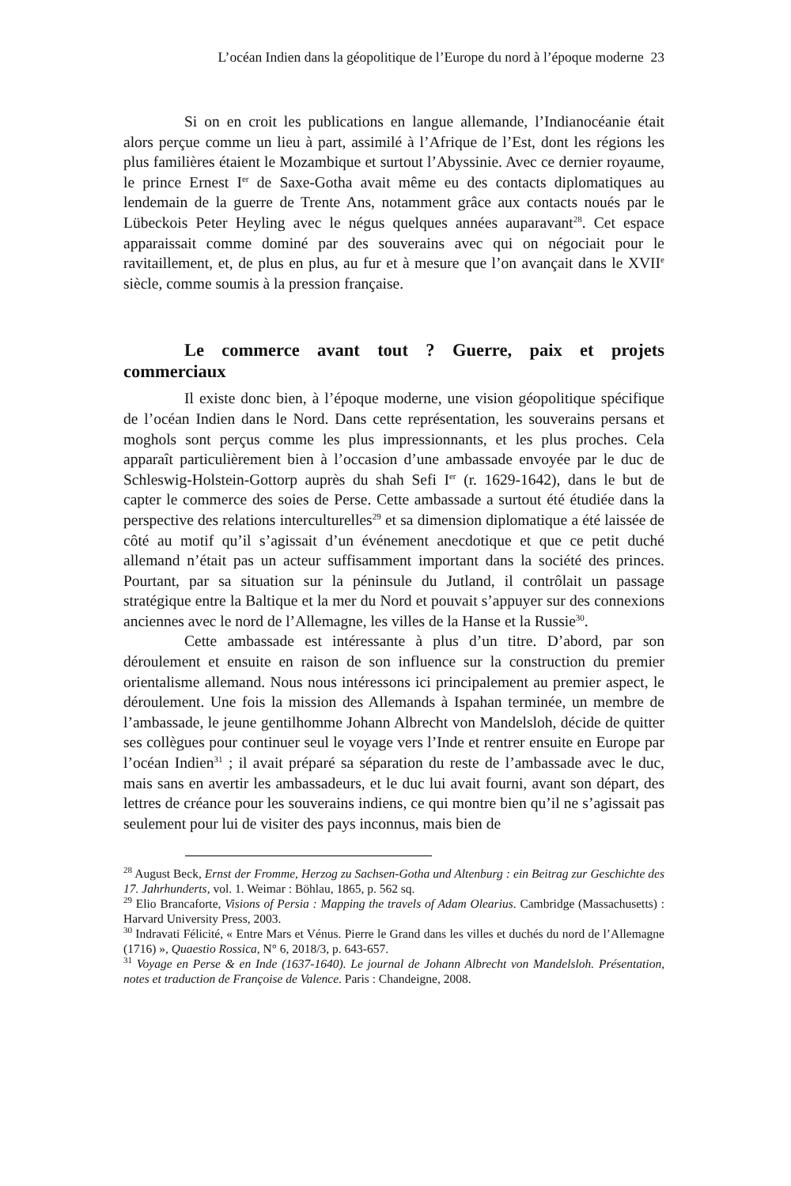L’océan Indien dans la géopolitique de l’Europe du nord à l’époque moderne 23
Si on en croit les publications en langue allemande, l’Indianocéanie était alors perçue comme un lieu à part, assimilé à l’Afrique de l’Est, dont les régions les plus familières étaient le Mozambique et surtout l’Abyssinie. Avec ce dernier royaume, le prince Ernest I<sup>er</sup> de Saxe-Gotha avait même eu des contacts diplomatiques au lendemain de la guerre de Trente Ans, notamment grâce aux contacts noués par le Lübeckois Peter Heyling avec le négus quelques années auparavant<sup>28</sup>. Cet espace apparaissait comme dominé par des souverains avec qui on négociait pour le ravitaillement, et, de plus en plus, au fur et à mesure que l’on avançait dans le XVII<sup>e</sup> siècle, comme soumis à la pression française.
Le commerce avant tout ? Guerre, paix et projets commerciaux
Il existe donc bien, à l’époque moderne, une vision géopolitique spécifique de l’océan Indien dans le Nord. Dans cette représentation, les souverains persans et moghols sont perçus comme les plus impressionnants, et les plus proches. Cela apparaît particulièrement bien à l’occasion d’une ambassade envoyée par le duc de Schleswig-Holstein-Gottorp auprès du shah Sefi I<sup>er</sup> (r. 1629-1642), dans le but de capter le commerce des soies de Perse. Cette ambassade a surtout été étudiée dans la perspective des relations interculturelles<sup>29</sup> et sa dimension diplomatique a été laissée de côté au motif qu’il s’agissait d’un événement anecdotique et que ce petit duché allemand n’était pas un acteur suffisamment important dans la société des princes. Pourtant, par sa situation sur la péninsule du Jutland, il contrôlait un passage stratégique entre la Baltique et la mer du Nord et pouvait s’appuyer sur des connexions anciennes avec le nord de l’Allemagne, les villes de la Hanse et la Russie<sup>30</sup>.
Cette ambassade est intéressante à plus d’un titre. D’abord, par son déroulement et ensuite en raison de son influence sur la construction du premier orientalisme allemand. Nous nous intéressons ici principalement au premier aspect, le déroulement. Une fois la mission des Allemands à Ispahan terminée, un membre de l’ambassade, le jeune gentilhomme Johann Albrecht von Mandelsloh, décide de quitter ses collègues pour continuer seul le voyage vers l’Inde et rentrer ensuite en Europe par l’océan Indien<sup>31</sup> ; il avait préparé sa séparation du reste de l’ambassade avec le duc, mais sans en avertir les ambassadeurs, et le duc lui avait fourni, avant son départ, des lettres de créance pour les souverains indiens, ce qui montre bien qu’il ne s’agissait pas seulement pour lui de visiter des pays inconnus, mais bien de
<sup>28</sup> August Beck, Ernst der Fromme, Herzog zu Sachsen-Gotha und Altenburg : ein Beitrag zur Geschichte des 17. Jahrhunderts, vol. 1. Weimar : Böhlau, 1865, p. 562 sq.
<sup>29</sup> Elio Brancaforte, Visions of Persia : Mapping the travels of Adam Olearius. Cambridge (Massachusetts) : Harvard University Press, 2003.
<sup>30</sup> Indravati Félicité, « Entre Mars et Vénus. Pierre le Grand dans les villes et duchés du nord de l’Allemagne (1716) », Quaestio Rossica, N° 6, 2018/3, p. 643-657.
<sup>31</sup> Voyage en Perse & en Inde (1637-1640). Le journal de Johann Albrecht von Mandelsloh. Présentation, notes et traduction de Françoise de Valence. Paris : Chandeigne, 2008.